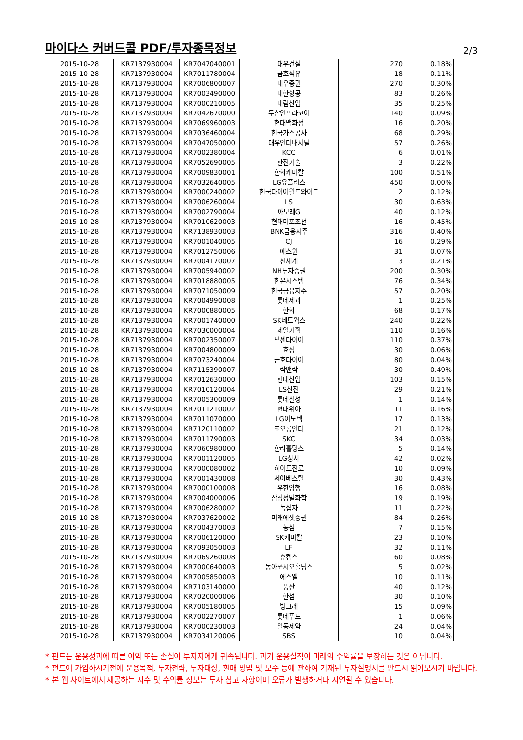마이다스 커버드콜 PDF/투자종목정보
2/3
| 2015-10-28 | KR7137930004 | KR7047040001 | 대우건설 | 270 | 0.18% |
| 2015-10-28 | KR7137930004 | KR7011780004 | 금호석유 | 18 | 0.11% |
| 2015-10-28 | KR7137930004 | KR7006800007 | 대우증권 | 270 | 0.30% |
| 2015-10-28 | KR7137930004 | KR7003490000 | 대한항공 | 83 | 0.26% |
| 2015-10-28 | KR7137930004 | KR7000210005 | 대림산업 | 35 | 0.25% |
| 2015-10-28 | KR7137930004 | KR7042670000 | 두산인프라코어 | 140 | 0.09% |
| 2015-10-28 | KR7137930004 | KR7069960003 | 현대백화점 | 16 | 0.20% |
| 2015-10-28 | KR7137930004 | KR7036460004 | 한국가스공사 | 68 | 0.29% |
| 2015-10-28 | KR7137930004 | KR7047050000 | 대우인터내셔널 | 57 | 0.26% |
| 2015-10-28 | KR7137930004 | KR7002380004 | KCC | 6 | 0.01% |
| 2015-10-28 | KR7137930004 | KR7052690005 | 한전기술 | 3 | 0.22% |
| 2015-10-28 | KR7137930004 | KR7009830001 | 한화케미칼 | 100 | 0.51% |
| 2015-10-28 | KR7137930004 | KR7032640005 | LG유플러스 | 450 | 0.00% |
| 2015-10-28 | KR7137930004 | KR7000240002 | 한국타이어월드와이드 | 2 | 0.12% |
| 2015-10-28 | KR7137930004 | KR7006260004 | LS | 30 | 0.63% |
| 2015-10-28 | KR7137930004 | KR7002790004 | 아모레G | 40 | 0.12% |
| 2015-10-28 | KR7137930004 | KR7010620003 | 현대미포조선 | 16 | 0.45% |
| 2015-10-28 | KR7137930004 | KR7138930003 | BNK금융지주 | 316 | 0.40% |
| 2015-10-28 | KR7137930004 | KR7001040005 | CJ | 16 | 0.29% |
| 2015-10-28 | KR7137930004 | KR7012750006 | 에스원 | 31 | 0.07% |
| 2015-10-28 | KR7137930004 | KR7004170007 | 신세계 | 3 | 0.21% |
| 2015-10-28 | KR7137930004 | KR7005940002 | NH투자증권 | 200 | 0.30% |
| 2015-10-28 | KR7137930004 | KR7018880005 | 한온시스템 | 76 | 0.34% |
| 2015-10-28 | KR7137930004 | KR7071050009 | 한국금융지주 | 57 | 0.20% |
| 2015-10-28 | KR7137930004 | KR7004990008 | 롯데제과 | 1 | 0.25% |
| 2015-10-28 | KR7137930004 | KR7000880005 | 한화 | 68 | 0.17% |
| 2015-10-28 | KR7137930004 | KR7001740000 | SK네트웍스 | 240 | 0.22% |
| 2015-10-28 | KR7137930004 | KR7030000004 | 제일기획 | 110 | 0.16% |
| 2015-10-28 | KR7137930004 | KR7002350007 | 넥센타이어 | 110 | 0.37% |
| 2015-10-28 | KR7137930004 | KR7004800009 | 효성 | 30 | 0.06% |
| 2015-10-28 | KR7137930004 | KR7073240004 | 금호타이어 | 80 | 0.04% |
| 2015-10-28 | KR7137930004 | KR7115390007 | 락앤락 | 30 | 0.49% |
| 2015-10-28 | KR7137930004 | KR7012630000 | 현대산업 | 103 | 0.15% |
| 2015-10-28 | KR7137930004 | KR7010120004 | LS산전 | 29 | 0.21% |
| 2015-10-28 | KR7137930004 | KR7005300009 | 롯데칠성 | 1 | 0.14% |
| 2015-10-28 | KR7137930004 | KR7011210002 | 현대위아 | 11 | 0.16% |
| 2015-10-28 | KR7137930004 | KR7011070000 | LG이노텍 | 17 | 0.13% |
| 2015-10-28 | KR7137930004 | KR7120110002 | 코오롱인더 | 21 | 0.12% |
| 2015-10-28 | KR7137930004 | KR7011790003 | SKC | 34 | 0.03% |
| 2015-10-28 | KR7137930004 | KR7060980000 | 한라홀딩스 | 5 | 0.14% |
| 2015-10-28 | KR7137930004 | KR7001120005 | LG상사 | 42 | 0.02% |
| 2015-10-28 | KR7137930004 | KR7000080002 | 하이트진로 | 10 | 0.09% |
| 2015-10-28 | KR7137930004 | KR7001430008 | 세아베스틸 | 30 | 0.43% |
| 2015-10-28 | KR7137930004 | KR7000100008 | 유한양행 | 16 | 0.08% |
| 2015-10-28 | KR7137930004 | KR7004000006 | 삼성정밀화학 | 19 | 0.19% |
| 2015-10-28 | KR7137930004 | KR7006280002 | 녹십자 | 11 | 0.22% |
| 2015-10-28 | KR7137930004 | KR7037620002 | 미래에셋증권 | 84 | 0.26% |
| 2015-10-28 | KR7137930004 | KR7004370003 | 농심 | 7 | 0.15% |
| 2015-10-28 | KR7137930004 | KR7006120000 | SK케미칼 | 23 | 0.10% |
| 2015-10-28 | KR7137930004 | KR7093050003 | LF | 32 | 0.11% |
| 2015-10-28 | KR7137930004 | KR7069260008 | 휴켐스 | 60 | 0.08% |
| 2015-10-28 | KR7137930004 | KR7000640003 | 동아쏘시오홀딩스 | 5 | 0.02% |
| 2015-10-28 | KR7137930004 | KR7005850003 | 에스엘 | 10 | 0.11% |
| 2015-10-28 | KR7137930004 | KR7103140000 | 풍산 | 40 | 0.12% |
| 2015-10-28 | KR7137930004 | KR7020000006 | 한섬 | 30 | 0.10% |
| 2015-10-28 | KR7137930004 | KR7005180005 | 빙그레 | 15 | 0.09% |
| 2015-10-28 | KR7137930004 | KR7002270007 | 롯데푸드 | 1 | 0.06% |
| 2015-10-28 | KR7137930004 | KR7000230003 | 일동제약 | 24 | 0.04% |
| 2015-10-28 | KR7137930004 | KR7034120006 | SBS | 10 | 0.04% |
* 펀드는 운용성과에 따른 이익 또는 손실이 투자자에게 귀속됩니다. 과거 운용실적이 미래의 수익률을 보장하는 것은 아닙니다.
* 펀드에 가입하시기전에 운용목적, 투자전략, 투자대상, 환매 방법 및 보수 등에 관하여 기재된 투자설명서를 반드시 읽어보시기 바랍니다.
* 본 웹 사이트에서 제공하는 지수 및 수익률 정보는 투자 참고 사항이며 오류가 발생하거나 지연될 수 있습니다.